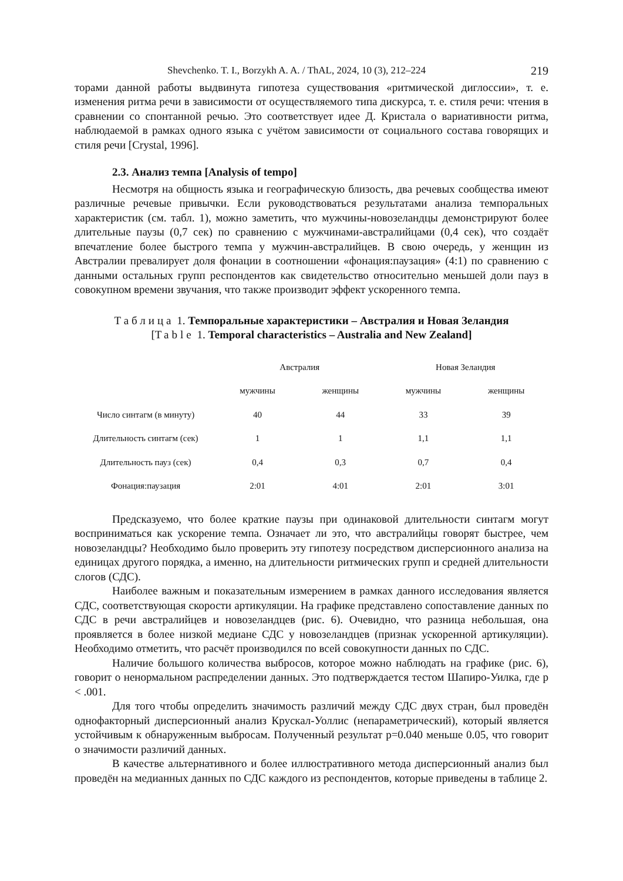Shevchenko. T. I., Borzykh A. A. / ThAL, 2024, 10 (3), 212–224 219
торами данной работы выдвинута гипотеза существования «ритмической диглоссии», т. е. изменения ритма речи в зависимости от осуществляемого типа дискурса, т. е. стиля речи: чтения в сравнении со спонтанной речью. Это соответствует идее Д. Кристала о вариативности ритма, наблюдаемой в рамках одного языка с учётом зависимости от социального состава говорящих и стиля речи [Crystal, 1996].
2.3. Анализ темпа [Analysis of tempo]
Несмотря на общность языка и географическую близость, два речевых сообщества имеют различные речевые привычки. Если руководствоваться результатами анализа темпоральных характеристик (см. табл. 1), можно заметить, что мужчины-новозеландцы демонстрируют более длительные паузы (0,7 сек) по сравнению с мужчинами-австралийцами (0,4 сек), что создаёт впечатление более быстрого темпа у мужчин-австралийцев. В свою очередь, у женщин из Австралии превалирует доля фонации в соотношении «фонация:паузация» (4:1) по сравнению с данными остальных групп респондентов как свидетельство относительно меньшей доли пауз в совокупном времени звучания, что также производит эффект ускоренного темпа.
Таблица 1. Темпоральные характеристики – Австралия и Новая Зеландия
[Table 1. Temporal characteristics – Australia and New Zealand]
| | Австралия | | Новая Зеландия | |
| --- | --- | --- | --- | --- |
| | мужчины | женщины | мужчины | женщины |
| Число синтагм (в минуту) | 40 | 44 | 33 | 39 |
| Длительность синтагм (сек) | 1 | 1 | 1,1 | 1,1 |
| Длительность пауз (сек) | 0,4 | 0,3 | 0,7 | 0,4 |
| Фонация:паузация | 2:01 | 4:01 | 2:01 | 3:01 |
Предсказуемо, что более краткие паузы при одинаковой длительности синтагм могут восприниматься как ускорение темпа. Означает ли это, что австралийцы говорят быстрее, чем новозеландцы? Необходимо было проверить эту гипотезу посредством дисперсионного анализа на единицах другого порядка, а именно, на длительности ритмических групп и средней длительности слогов (СДС).
Наиболее важным и показательным измерением в рамках данного исследования является СДС, соответствующая скорости артикуляции. На графике представлено сопоставление данных по СДС в речи австралийцев и новозеландцев (рис. 6). Очевидно, что разница небольшая, она проявляется в более низкой медиане СДС у новозеландцев (признак ускоренной артикуляции). Необходимо отметить, что расчёт производился по всей совокупности данных по СДС.
Наличие большого количества выбросов, которое можно наблюдать на графике (рис. 6), говорит о ненормальном распределении данных. Это подтверждается тестом Шапиро-Уилка, где p < .001.
Для того чтобы определить значимость различий между СДС двух стран, был проведён однофакторный дисперсионный анализ Крускал-Уоллис (непараметрический), который является устойчивым к обнаруженным выбросам. Полученный результат p=0.040 меньше 0.05, что говорит о значимости различий данных.
В качестве альтернативного и более иллюстративного метода дисперсионный анализ был проведён на медианных данных по СДС каждого из респондентов, которые приведены в таблице 2.